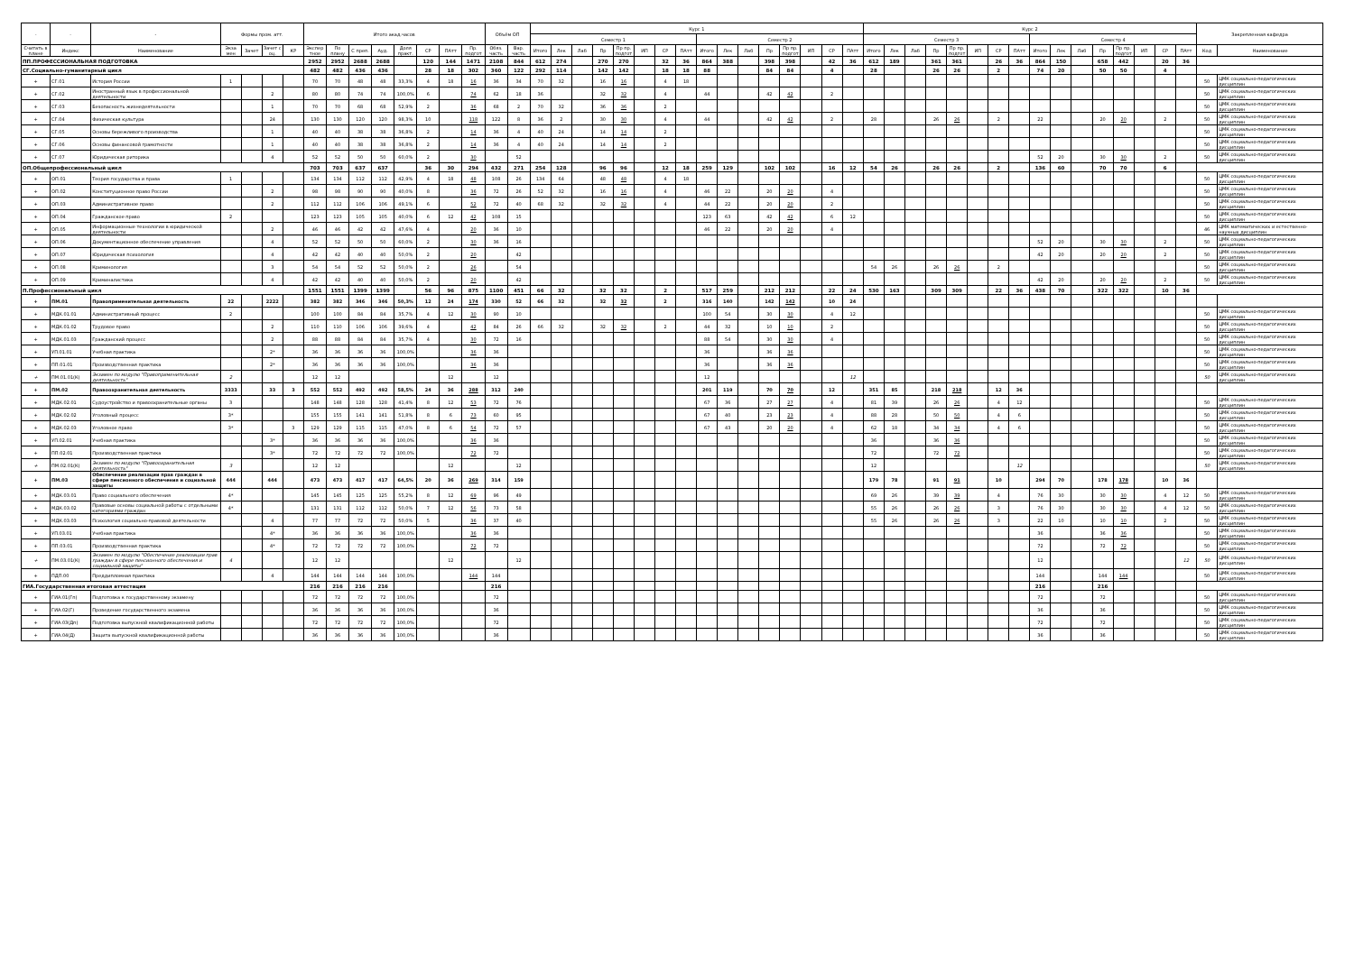| - | - | - | Формы пром. атт. | | | | Итого акад.часов | | | | | | | | Объём ОП | | Курс 1 | | | | | | | | | | | | | | | | Курс 2 | | | | | | | | | | | | | | | | Закрепленная кафедра | |
| --- | --- | --- | --- | --- | --- | --- | --- | --- | --- | --- | --- | --- | --- | --- | --- | --- | --- | --- | --- | --- | --- | --- | --- | --- | --- | --- | --- | --- | --- | --- | --- | --- | --- | --- | --- | --- | --- | --- | --- | --- | --- | --- | --- | --- | --- | --- | --- | --- | --- | --- |
| | | | | | | | | | | | | | | | | | Семестр 1 | | | | | | | | Семестр 2 | | | | | | | | Семестр 3 | | | | | | | | Семестр 4 | | | | | | | | | |
| Считать в плане | Индекс | Наименование | Экза мен | Зачет | Зачет с оц. | КР | Экспер тное | По плану | С преп. | Ауд. | Доля практ. | СР | ПАтт | Пр. подгот | Обяз. часть | Вар. часть | Итого | Лек | Лаб | Пр | Пр пр. подгот | ИП | СР | ПАтт | Итого | Лек | Лаб | Пр | Пр пр. подгот | ИП | СР | ПАтт | Итого | Лек | Лаб | Пр | Пр пр. подгот | ИП | СР | ПАтт | Итого | Лек | Лаб | Пр | Пр пр. подгот | ИП | СР | ПАтт | Код | Наименование |
| ПП.ПРОФЕССИОНАЛЬНАЯ ПОДГОТОВКА | | | | | | | 2952 | 2952 | 2688 | 2688 | | 120 | 144 | 1471 | 2108 | 844 | 612 | 274 | | 270 | 270 | | 32 | 36 | 864 | 388 | | 398 | 398 | | 42 | 36 | 612 | 189 | | 361 | 361 | | 26 | 36 | 864 | 150 | | 658 | 442 | | 20 | 36 | | |
| СГ.Социально-гуманитарный цикл | | | | | | | 482 | 482 | 436 | 436 | | 28 | 18 | 302 | 360 | 122 | 292 | 114 | | 142 | 142 | | 18 | 18 | 88 | | | 84 | 84 | | 4 | | 28 | | | 26 | 26 | | 2 | | 74 | 20 | | 50 | 50 | | 4 | | | |
| + | СГ.01 | История России | 1 | | | | 70 | 70 | 48 | 48 | 33,3% | 4 | 18 | 16 | 36 | 34 | 70 | 32 | | 16 | 16 | | 4 | 18 | | | | | | | | | | | | | | | | | | | | | | | | | 50 | ЦМК социально-педагогических дисциплин |
| + | СГ.02 | Иностранный язык в профессиональной деятельности | | | 2 | | 80 | 80 | 74 | 74 | 100,0% | 6 | | 74 | 62 | 18 | 36 | | | 32 | 32 | | 4 | | 44 | | | 42 | 42 | | 2 | | | | | | | | | | | | | | | | | | 50 | ЦМК социально-педагогических дисциплин |
| + | СГ.03 | Безопасность жизнедеятельности | | | 1 | | 70 | 70 | 68 | 68 | 52,9% | 2 | | 36 | 68 | 2 | 70 | 32 | | 36 | 36 | | 2 | | | | | | | | | | | | | | | | | | | | | | | | | | 50 | ЦМК социально-педагогических дисциплин |
| + | СГ.04 | Физическая культура | | | 24 | | 130 | 130 | 120 | 120 | 98,3% | 10 | | 118 | 122 | 8 | 36 | 2 | | 30 | 30 | | 4 | | 44 | | | 42 | 42 | | 2 | | 28 | | | 26 | 26 | | 2 | | 22 | | | 20 | 20 | | 2 | | 50 | ЦМК социально-педагогических дисциплин |
| + | СГ.05 | Основы бережливого производства | | | 1 | | 40 | 40 | 38 | 38 | 36,8% | 2 | | 14 | 36 | 4 | 40 | 24 | | 14 | 14 | | 2 | | | | | | | | | | | | | | | | | | | | | | | | | | 50 | ЦМК социально-педагогических дисциплин |
| + | СГ.06 | Основы финансовой грамотности | | | 1 | | 40 | 40 | 38 | 38 | 36,8% | 2 | | 14 | 36 | 4 | 40 | 24 | | 14 | 14 | | 2 | | | | | | | | | | | | | | | | | | | | | | | | | | 50 | ЦМК социально-педагогических дисциплин |
| + | СГ.07 | Юридическая риторика | | | 4 | | 52 | 52 | 50 | 50 | 60,0% | 2 | | 30 | | 52 | | | | | | | | | | | | | | | | | | | | | | | | | 52 | 20 | | 30 | 30 | | 2 | | 50 | ЦМК социально-педагогических дисциплин |
| ОП.Общепрофессиональный цикл | | | | | | | 703 | 703 | 637 | 637 | | 36 | 30 | 294 | 432 | 271 | 254 | 128 | | 96 | 96 | | 12 | 18 | 259 | 129 | | 102 | 102 | | 16 | 12 | 54 | 26 | | 26 | 26 | | 2 | | 136 | 60 | | 70 | 70 | | 6 | | | |
| + | ОП.01 | Теория государства и права | 1 | | | | 134 | 134 | 112 | 112 | 42,9% | 4 | 18 | 48 | 108 | 26 | 134 | 64 | | 48 | 48 | | 4 | 18 | | | | | | | | | | | | | | | | | | | | | | | | | 50 | ЦМК социально-педагогических дисциплин |
| + | ОП.02 | Конституционное право России | | | 2 | | 98 | 98 | 90 | 90 | 40,0% | 8 | | 36 | 72 | 26 | 52 | 32 | | 16 | 16 | | 4 | | 46 | 22 | | 20 | 20 | | 4 | | | | | | | | | | | | | | | | | | 50 | ЦМК социально-педагогических дисциплин |
| + | ОП.03 | Административное право | | | 2 | | 112 | 112 | 106 | 106 | 49,1% | 6 | | 52 | 72 | 40 | 68 | 32 | | 32 | 32 | | 4 | | 44 | 22 | | 20 | 20 | | 2 | | | | | | | | | | | | | | | | | | 50 | ЦМК социально-педагогических дисциплин |
| + | ОП.04 | Гражданское право | 2 | | | | 123 | 123 | 105 | 105 | 40,0% | 6 | 12 | 42 | 108 | 15 | | | | | | | | | 123 | 63 | | 42 | 42 | | 6 | 12 | | | | | | | | | | | | | | | | | 50 | ЦМК социально-педагогических дисциплин |
| + | ОП.05 | Информационные технологии в юридической деятельности | | | 2 | | 46 | 46 | 42 | 42 | 47,6% | 4 | | 20 | 36 | 10 | | | | | | | | | 46 | 22 | | 20 | 20 | | 4 | | | | | | | | | | | | | | | | | | 46 | ЦМК математических и естественно-научных дисциплин |
| + | ОП.06 | Документационное обеспечение управления | | | 4 | | 52 | 52 | 50 | 50 | 60,0% | 2 | | 30 | 36 | 16 | | | | | | | | | | | | | | | | | | | | | | | | | 52 | 20 | | 30 | 30 | | 2 | | 50 | ЦМК социально-педагогических дисциплин |
| + | ОП.07 | Юридическая психология | | | 4 | | 42 | 42 | 40 | 40 | 50,0% | 2 | | 20 | | 42 | | | | | | | | | | | | | | | | | | | | | | | | | 42 | 20 | | 20 | 20 | | 2 | | 50 | ЦМК социально-педагогических дисциплин |
| + | ОП.08 | Криминология | | | 3 | | 54 | 54 | 52 | 52 | 50,0% | 2 | | 26 | | 54 | | | | | | | | | | | | | | | | | 54 | 26 | | 26 | 26 | | 2 | | | | | | | | | | 50 | ЦМК социально-педагогических дисциплин |
| + | ОП.09 | Криминалистика | | | 4 | | 42 | 42 | 40 | 40 | 50,0% | 2 | | 20 | | 42 | | | | | | | | | | | | | | | | | | | | | | | | | 42 | 20 | | 20 | 20 | | 2 | | 50 | ЦМК социально-педагогических дисциплин |
| П.Профессиональный цикл | | | | | | | 1551 | 1551 | 1399 | 1399 | | 56 | 96 | 875 | 1100 | 451 | 66 | 32 | | 32 | 32 | | 2 | | 517 | 259 | | 212 | 212 | | 22 | 24 | 530 | 163 | | 309 | 309 | | 22 | 36 | 438 | 70 | | 322 | 322 | | 10 | 36 | | |
| + | ПМ.01 | Правоприменительная деятельность | 22 | | 2222 | | 382 | 382 | 346 | 346 | 50,3% | 12 | 24 | 174 | 330 | 52 | 66 | 32 | | 32 | 32 | | 2 | | 316 | 140 | | 142 | 142 | | 10 | 24 | | | | | | | | | | | | | | | | | | |
| + | МДК.01.01 | Административный процесс | 2 | | | | 100 | 100 | 84 | 84 | 35,7% | 4 | 12 | 30 | 90 | 10 | | | | | | | | | 100 | 54 | | 30 | 30 | | 4 | 12 | | | | | | | | | | | | | | | | | 50 | ЦМК социально-педагогических дисциплин |
| + | МДК.01.02 | Трудовое право | | | 2 | | 110 | 110 | 106 | 106 | 39,6% | 4 | | 42 | 84 | 26 | 66 | 32 | | 32 | 32 | | 2 | | 44 | 32 | | 10 | 10 | | 2 | | | | | | | | | | | | | | | | | | 50 | ЦМК социально-педагогических дисциплин |
| + | МДК.01.03 | Гражданский процесс | | | 2 | | 88 | 88 | 84 | 84 | 35,7% | 4 | | 30 | 72 | 16 | | | | | | | | | 88 | 54 | | 30 | 30 | | 4 | | | | | | | | | | | | | | | | | | 50 | ЦМК социально-педагогических дисциплин |
| + | УП.01.01 | Учебная практика | | | 2* | | 36 | 36 | 36 | 36 | 100,0% | | | 36 | 36 | | | | | | | | | | 36 | | | 36 | 36 | | | | | | | | | | | | | | | | | | | | 50 | ЦМК социально-педагогических дисциплин |
| + | ПП.01.01 | Производственная практика | | | 2* | | 36 | 36 | 36 | 36 | 100,0% | | | 36 | 36 | | | | | | | | | | 36 | | | 36 | 36 | | | | | | | | | | | | | | | | | | | | 50 | ЦМК социально-педагогических дисциплин |
| + | ПМ.01.01(К) | Экзамен по модулю "Правоприменительная деятельность" | 2 | | | | 12 | 12 | | | | | 12 | | 12 | | | | | | | | | | 12 | | | | | | | 12 | | | | | | | | | | | | | | | | | 50 | ЦМК социально-педагогических дисциплин |
| + | ПМ.02 | Правоохранительная деятельность | 3333 | | 33 | 3 | 552 | 552 | 492 | 492 | 58,5% | 24 | 36 | 288 | 312 | 240 | | | | | | | | | 201 | 119 | | 70 | 70 | | 12 | | 351 | 85 | | 218 | 218 | | 12 | 36 | | | | | | | | | | |
| + | МДК.02.01 | Судоустройство и правоохранительные органы | 3 | | | | 148 | 148 | 128 | 128 | 41,4% | 8 | 12 | 53 | 72 | 76 | | | | | | | | | 67 | 36 | | 27 | 27 | | 4 | | 81 | 39 | | 26 | 26 | | 4 | 12 | | | | | | | | | 50 | ЦМК социально-педагогических дисциплин |
| + | МДК.02.02 | Уголовный процесс | 3* | | | | 155 | 155 | 141 | 141 | 51,8% | 8 | 6 | 73 | 60 | 95 | | | | | | | | | 67 | 40 | | 23 | 23 | | 4 | | 88 | 28 | | 50 | 50 | | 4 | 6 | | | | | | | | | 50 | ЦМК социально-педагогических дисциплин |
| + | МДК.02.03 | Уголовное право | 3* | | | 3 | 129 | 129 | 115 | 115 | 47,0% | 8 | 6 | 54 | 72 | 57 | | | | | | | | | 67 | 43 | | 20 | 20 | | 4 | | 62 | 18 | | 34 | 34 | | 4 | 6 | | | | | | | | | 50 | ЦМК социально-педагогических дисциплин |
| + | УП.02.01 | Учебная практика | | | 3* | | 36 | 36 | 36 | 36 | 100,0% | | | 36 | 36 | | | | | | | | | | | | | | | | | | 36 | | | 36 | 36 | | | | | | | | | | | | 50 | ЦМК социально-педагогических дисциплин |
| + | ПП.02.01 | Производственная практика | | | 3* | | 72 | 72 | 72 | 72 | 100,0% | | | 72 | 72 | | | | | | | | | | | | | | | | | | 72 | | | 72 | 72 | | | | | | | | | | | | 50 | ЦМК социально-педагогических дисциплин |
| + | ПМ.02.01(К) | Экзамен по модулю "Правоохранительная деятельность" | 3 | | | | 12 | 12 | | | | | 12 | | | 12 | | | | | | | | | | | | | | | | | 12 | | | | | | | 12 | | | | | | | | | 50 | ЦМК социально-педагогических дисциплин |
| + | ПМ.03 | Обеспечение реализации прав граждан в сфере пенсионного обеспечения и социальной защиты | 444 | | 444 | | 473 | 473 | 417 | 417 | 64,5% | 20 | 36 | 269 | 314 | 159 | | | | | | | | | | | | | | | | | 179 | 78 | | 91 | 91 | | 10 | | 294 | 70 | | 178 | 178 | | 10 | 36 | | |
| + | МДК.03.01 | Право социального обеспечения | 4* | | | | 145 | 145 | 125 | 125 | 55,2% | 8 | 12 | 69 | 96 | 49 | | | | | | | | | | | | | | | | | 69 | 26 | | 39 | 39 | | 4 | | 76 | 30 | | 30 | 30 | | 4 | 12 | 50 | ЦМК социально-педагогических дисциплин |
| + | МДК.03.02 | Правовые основы социальной работы с отдельными категориями граждан | 4* | | | | 131 | 131 | 112 | 112 | 50,0% | 7 | 12 | 56 | 73 | 58 | | | | | | | | | | | | | | | | | 55 | 26 | | 26 | 26 | | 3 | | 76 | 30 | | 30 | 30 | | 4 | 12 | 50 | ЦМК социально-педагогических дисциплин |
| + | МДК.03.03 | Психология социально-правовой деятельности | | | 4 | | 77 | 77 | 72 | 72 | 50,0% | 5 | | 36 | 37 | 40 | | | | | | | | | | | | | | | | | 55 | 26 | | 26 | 26 | | 3 | | 22 | 10 | | 10 | 10 | | 2 | | 50 | ЦМК социально-педагогических дисциплин |
| + | УП.03.01 | Учебная практика | | | 4* | | 36 | 36 | 36 | 36 | 100,0% | | | 36 | 36 | | | | | | | | | | | | | | | | | | | | | | | | | | 36 | | | 36 | 36 | | | | 50 | ЦМК социально-педагогических дисциплин |
| + | ПП.03.01 | Производственная практика | | | 4* | | 72 | 72 | 72 | 72 | 100,0% | | | 72 | 72 | | | | | | | | | | | | | | | | | | | | | | | | | | 72 | | | 72 | 72 | | | | 50 | ЦМК социально-педагогических дисциплин |
| + | ПМ.03.01(К) | Экзамен по модулю "Обеспечение реализации прав граждан в сфере пенсионного обеспечения и социальной защиты" | 4 | | | | 12 | 12 | | | | | 12 | | | 12 | | | | | | | | | | | | | | | | | | | | | | | | | 12 | | | | | | | 12 | 50 | ЦМК социально-педагогических дисциплин |
| + | ПДП.00 | Преддипломная практика | | | 4 | | 144 | 144 | 144 | 144 | 100,0% | | | 144 | 144 | | | | | | | | | | | | | | | | | | | | | | | | | | 144 | | | 144 | 144 | | | | 50 | ЦМК социально-педагогических дисциплин |
| ГИА.Государственная итоговая аттестация | | | | | | | 216 | 216 | 216 | 216 | | | | | 216 | | | | | | | | | | | | | | | | | | | | | | | | | | 216 | | | 216 | | | | | | |
| + | ГИА.01(Гп) | Подготовка к государственному экзамену | | | | | 72 | 72 | 72 | 72 | 100,0% | | | | 72 | | | | | | | | | | | | | | | | | | | | | | | | | | 72 | | | 72 | | | | | 50 | ЦМК социально-педагогических дисциплин |
| + | ГИА.02(Г) | Проведение государственного экзамена | | | | | 36 | 36 | 36 | 36 | 100,0% | | | | 36 | | | | | | | | | | | | | | | | | | | | | | | | | | 36 | | | 36 | | | | | 50 | ЦМК социально-педагогических дисциплин |
| + | ГИА.03(Дп) | Подготовка выпускной квалификационной работы | | | | | 72 | 72 | 72 | 72 | 100,0% | | | | 72 | | | | | | | | | | | | | | | | | | | | | | | | | | 72 | | | 72 | | | | | 50 | ЦМК социально-педагогических дисциплин |
| + | ГИА.04(Д) | Защита выпускной квалификационной работы | | | | | 36 | 36 | 36 | 36 | 100,0% | | | | 36 | | | | | | | | | | | | | | | | | | | | | | | | | | 36 | | | 36 | | | | | 50 | ЦМК социально-педагогических дисциплин |